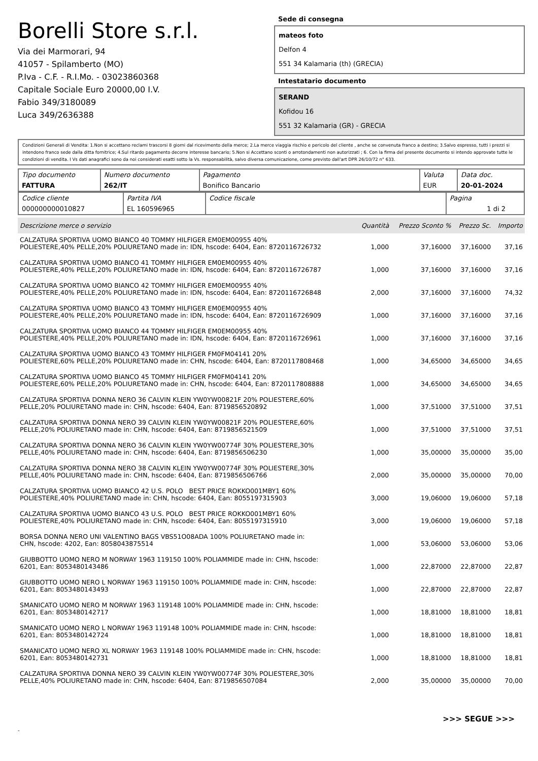Borelli Store s.r.l.
Via dei Marmorari, 94
41057 - Spilamberto (MO)
P.Iva - C.F. - R.I.Mo. - 03023860368
Capitale Sociale Euro 20000,00 I.V.
Fabio 349/3180089
Luca 349/2636388
Sede di consegna
mateos foto
Delfon 4
551 34 Kalamaria (th) (GRECIA)
Intestatario documento
SERAND
Kofidou 16
551 32 Kalamaria (GR) - GRECIA
Condizioni Generali di Vendita: 1.Non si accettano reclami trascorsi 8 giorni dal ricevimento della merce; 2.La merce viaggia rischio e pericolo del cliente , anche se convenuta franco a destino; 3.Salvo espresso, tutti i prezzi si intendono franco sede dalla ditta fornitrice; 4.Sul ritardo pagamento decorre interesse bancario; 5.Non si Accettano sconti o arrotondamenti non autorizzati ; 6. Con la firma del presente documento si intendo approvate tutte le condizioni di vendita. I Vs dati anagrafici sono da noi considerati esatti sotto la Vs. responsabilità, salvo diversa comunicazione, come previsto dall'art DPR 26/10/72 n° 633.
| Tipo documento FATTURA | Numero documento 262/IT | Pagamento Bonifico Bancario | Valuta EUR | Data doc. 20-01-2024 |
| Codice cliente 000000000010827 | Partita IVA EL 160596965 | Codice fiscale | Pagina 1 di 2 |
| Descrizione merce o servizio | Quantità | Prezzo Sconto % | Prezzo Sc. | Importo |
| --- | --- | --- | --- | --- |
| CALZATURA SPORTIVA UOMO BIANCO 40 TOMMY HILFIGER EM0EM00955 40% POLIESTERE,40% PELLE,20% POLIURETANO made in: IDN, hscode: 6404, Ean: 8720116726732 | 1,000 | 37,16000 | 37,16000 | 37,16 |
| CALZATURA SPORTIVA UOMO BIANCO 41 TOMMY HILFIGER EM0EM00955 40% POLIESTERE,40% PELLE,20% POLIURETANO made in: IDN, hscode: 6404, Ean: 8720116726787 | 1,000 | 37,16000 | 37,16000 | 37,16 |
| CALZATURA SPORTIVA UOMO BIANCO 42 TOMMY HILFIGER EM0EM00955 40% POLIESTERE,40% PELLE,20% POLIURETANO made in: IDN, hscode: 6404, Ean: 8720116726848 | 2,000 | 37,16000 | 37,16000 | 74,32 |
| CALZATURA SPORTIVA UOMO BIANCO 43 TOMMY HILFIGER EM0EM00955 40% POLIESTERE,40% PELLE,20% POLIURETANO made in: IDN, hscode: 6404, Ean: 8720116726909 | 1,000 | 37,16000 | 37,16000 | 37,16 |
| CALZATURA SPORTIVA UOMO BIANCO 44 TOMMY HILFIGER EM0EM00955 40% POLIESTERE,40% PELLE,20% POLIURETANO made in: IDN, hscode: 6404, Ean: 8720116726961 | 1,000 | 37,16000 | 37,16000 | 37,16 |
| CALZATURA SPORTIVA UOMO BIANCO 43 TOMMY HILFIGER FM0FM04141 20% POLIESTERE,60% PELLE,20% POLIURETANO made in: CHN, hscode: 6404, Ean: 8720117808468 | 1,000 | 34,65000 | 34,65000 | 34,65 |
| CALZATURA SPORTIVA UOMO BIANCO 45 TOMMY HILFIGER FM0FM04141 20% POLIESTERE,60% PELLE,20% POLIURETANO made in: CHN, hscode: 6404, Ean: 8720117808888 | 1,000 | 34,65000 | 34,65000 | 34,65 |
| CALZATURA SPORTIVA DONNA NERO 36 CALVIN KLEIN YW0YW00821F 20% POLIESTERE,60% PELLE,20% POLIURETANO made in: CHN, hscode: 6404, Ean: 8719856520892 | 1,000 | 37,51000 | 37,51000 | 37,51 |
| CALZATURA SPORTIVA DONNA NERO 39 CALVIN KLEIN YW0YW00821F 20% POLIESTERE,60% PELLE,20% POLIURETANO made in: CHN, hscode: 6404, Ean: 8719856521509 | 1,000 | 37,51000 | 37,51000 | 37,51 |
| CALZATURA SPORTIVA DONNA NERO 36 CALVIN KLEIN YW0YW00774F 30% POLIESTERE,30% PELLE,40% POLIURETANO made in: CHN, hscode: 6404, Ean: 8719856506230 | 1,000 | 35,00000 | 35,00000 | 35,00 |
| CALZATURA SPORTIVA DONNA NERO 38 CALVIN KLEIN YW0YW00774F 30% POLIESTERE,30% PELLE,40% POLIURETANO made in: CHN, hscode: 6404, Ean: 8719856506766 | 2,000 | 35,00000 | 35,00000 | 70,00 |
| CALZATURA SPORTIVA UOMO BIANCO 42 U.S. POLO BEST PRICE ROKKO001MBY1 60% POLIESTERE,40% POLIURETANO made in: CHN, hscode: 6404, Ean: 8055197315903 | 3,000 | 19,06000 | 19,06000 | 57,18 |
| CALZATURA SPORTIVA UOMO BIANCO 43 U.S. POLO BEST PRICE ROKKO001MBY1 60% POLIESTERE,40% POLIURETANO made in: CHN, hscode: 6404, Ean: 8055197315910 | 3,000 | 19,06000 | 19,06000 | 57,18 |
| BORSA DONNA NERO UNI VALENTINO BAGS VBS51O08ADA 100% POLIURETANO made in: CHN, hscode: 4202, Ean: 8058043875514 | 1,000 | 53,06000 | 53,06000 | 53,06 |
| GIUBBOTTO UOMO NERO M NORWAY 1963 119150 100% POLIAMMIDE made in: CHN, hscode: 6201, Ean: 8053480143486 | 1,000 | 22,87000 | 22,87000 | 22,87 |
| GIUBBOTTO UOMO NERO L NORWAY 1963 119150 100% POLIAMMIDE made in: CHN, hscode: 6201, Ean: 8053480143493 | 1,000 | 22,87000 | 22,87000 | 22,87 |
| SMANICATO UOMO NERO M NORWAY 1963 119148 100% POLIAMMIDE made in: CHN, hscode: 6201, Ean: 8053480142717 | 1,000 | 18,81000 | 18,81000 | 18,81 |
| SMANICATO UOMO NERO L NORWAY 1963 119148 100% POLIAMMIDE made in: CHN, hscode: 6201, Ean: 8053480142724 | 1,000 | 18,81000 | 18,81000 | 18,81 |
| SMANICATO UOMO NERO XL NORWAY 1963 119148 100% POLIAMMIDE made in: CHN, hscode: 6201, Ean: 8053480142731 | 1,000 | 18,81000 | 18,81000 | 18,81 |
| CALZATURA SPORTIVA DONNA NERO 39 CALVIN KLEIN YW0YW00774F 30% POLIESTERE,30% PELLE,40% POLIURETANO made in: CHN, hscode: 6404, Ean: 8719856507084 | 2,000 | 35,00000 | 35,00000 | 70,00 |
>>> SEGUE >>>
-